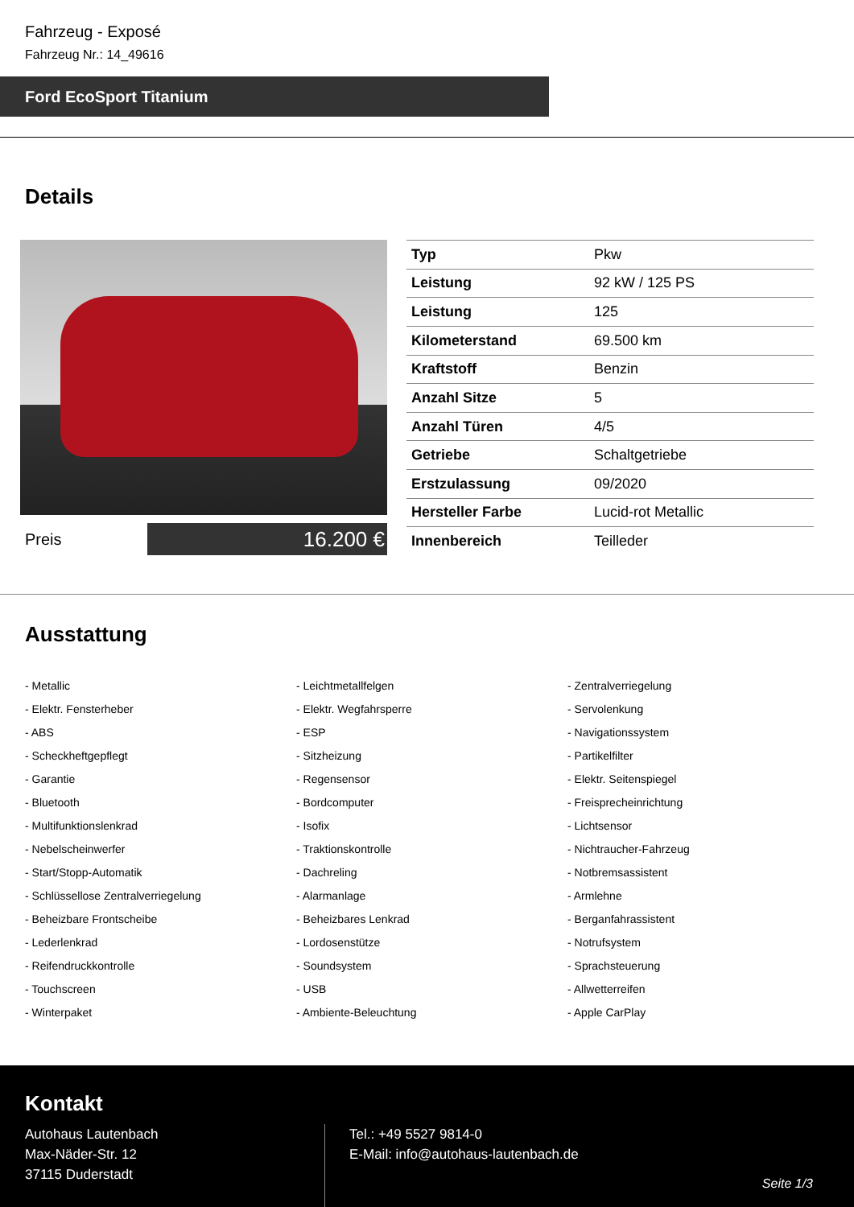Fahrzeug - Exposé
Fahrzeug Nr.: 14_49616
Ford EcoSport Titanium
Details
Preis
16.200 €
| Typ | Pkw |
| Leistung | 92 kW / 125 PS |
| Leistung | 125 |
| Kilometerstand | 69.500 km |
| Kraftstoff | Benzin |
| Anzahl Sitze | 5 |
| Anzahl Türen | 4/5 |
| Getriebe | Schaltgetriebe |
| Erstzulassung | 09/2020 |
| Hersteller Farbe | Lucid-rot Metallic |
| Innenbereich | Teilleder |
Ausstattung
- Metallic
- Leichtmetallfelgen
- Zentralverriegelung
- Elektr. Fensterheber
- Elektr. Wegfahrsperre
- Servolenkung
- ABS
- ESP
- Navigationssystem
- Scheckheftgepflegt
- Sitzheizung
- Partikelfilter
- Garantie
- Regensensor
- Elektr. Seitenspiegel
- Bluetooth
- Bordcomputer
- Freisprecheinrichtung
- Multifunktionslenkrad
- Isofix
- Lichtsensor
- Nebelscheinwerfer
- Traktionskontrolle
- Nichtraucher-Fahrzeug
- Start/Stopp-Automatik
- Dachreling
- Notbremsassistent
- Schlüssellose Zentralverriegelung
- Alarmanlage
- Armlehne
- Beheizbare Frontscheibe
- Beheizbares Lenkrad
- Berganfahrassistent
- Lederlenkrad
- Lordosenstütze
- Notrufsystem
- Reifendruckkontrolle
- Soundsystem
- Sprachsteuerung
- Touchscreen
- USB
- Allwetterreifen
- Winterpaket
- Ambiente-Beleuchtung
- Apple CarPlay
Kontakt
Autohaus Lautenbach
Max-Näder-Str. 12
37115 Duderstadt
Tel.: +49 5527 9814-0
E-Mail: info@autohaus-lautenbach.de
Seite 1/3